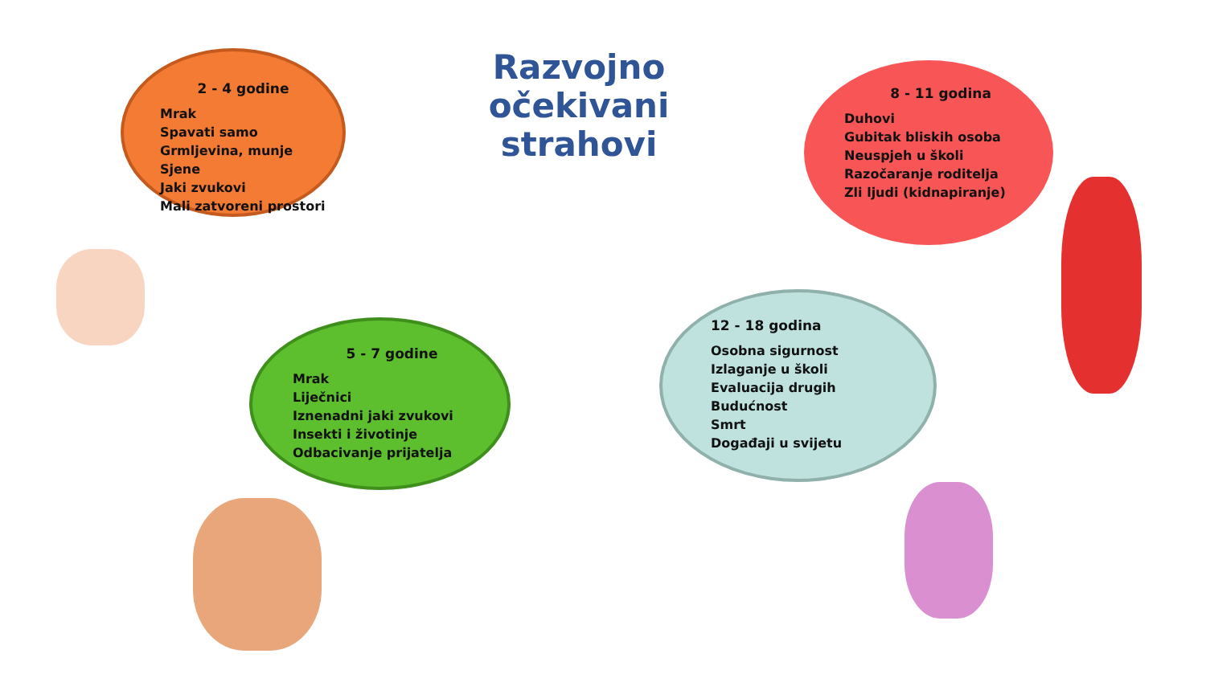Razvojno
očekivani strahovi
2 - 4 godine
Mrak
Spavati samo
Grmljevina, munje
Sjene
Jaki zvukovi
Mali zatvoreni prostori
8 - 11 godina
Duhovi
Gubitak bliskih osoba
Neuspjeh u školi
Razočaranje roditelja
Zli ljudi (kidnapiranje)
5 - 7 godine
Mrak
Liječnici
Iznenadni jaki zvukovi
Insekti i životinje
Odbacivanje prijatelja
12 - 18 godina
Osobna sigurnost
Izlaganje u školi
Evaluacija drugih
Budućnost
Smrt
Događaji u svijetu